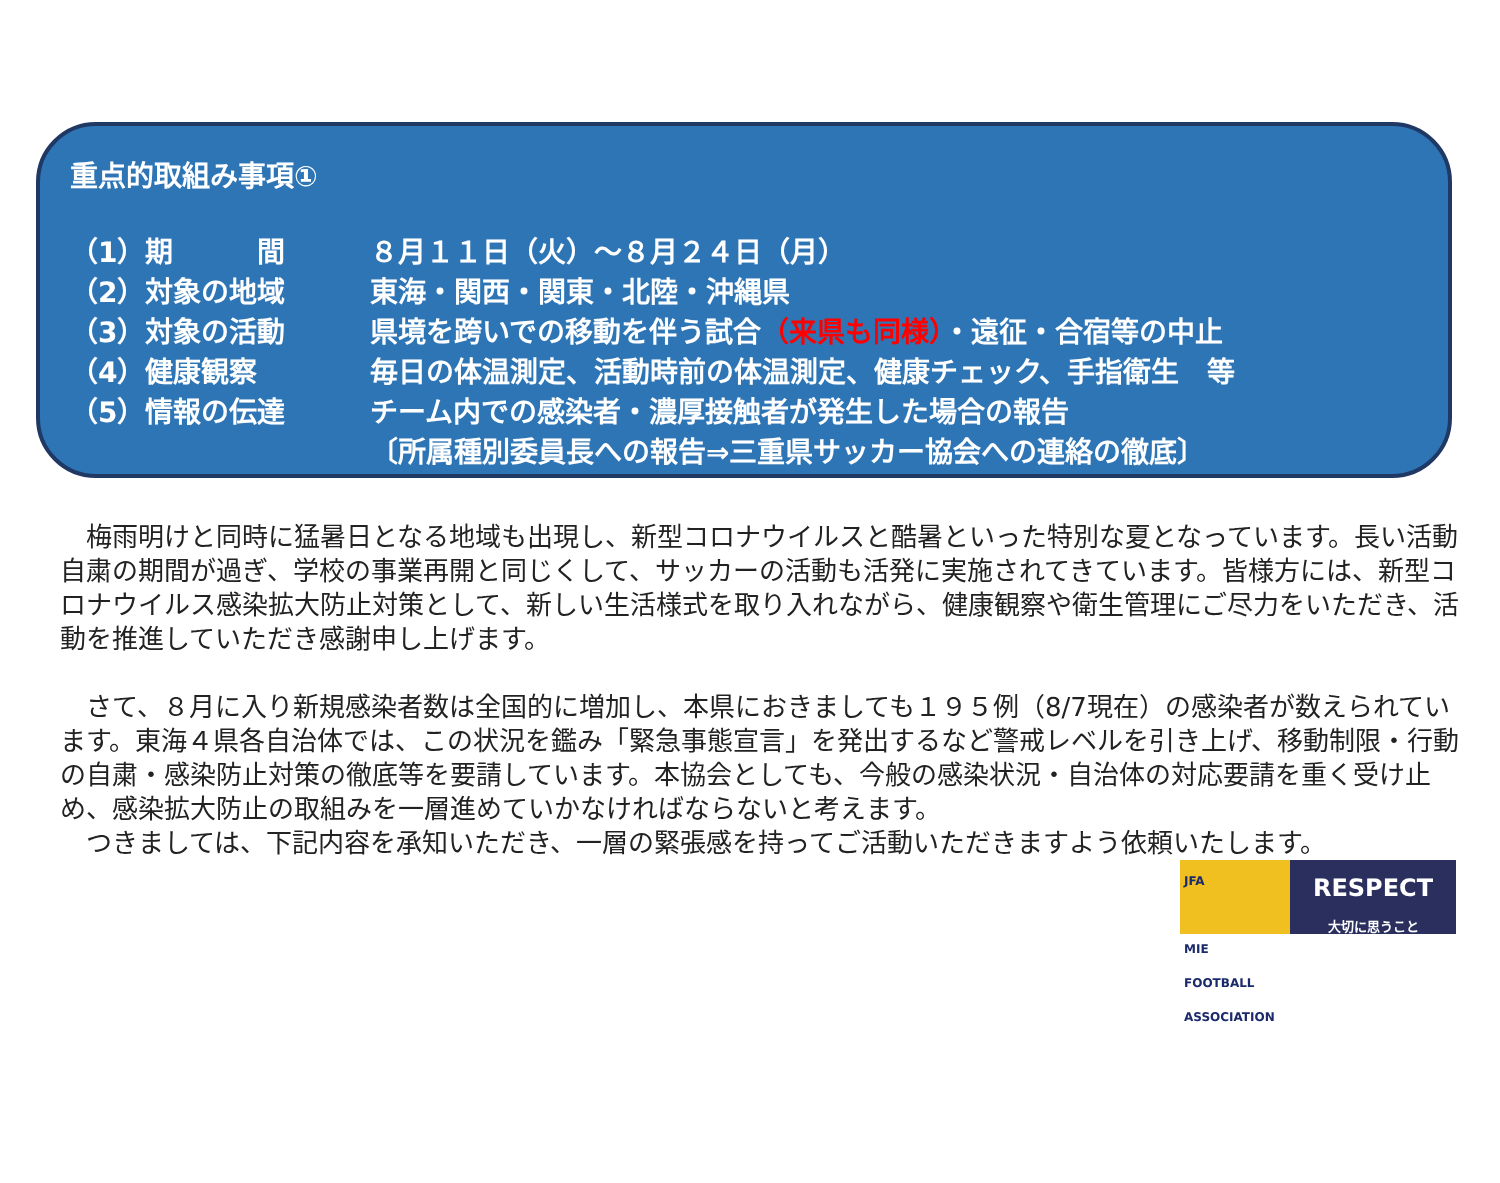重点的取組み事項①
| （1）期 間 | ８月１１日（火）～８月２４日（月） |
| （2）対象の地域 | 東海・関西・関東・北陸・沖縄県 |
| （3）対象の活動 | 県境を跨いでの移動を伴う試合 （来県も同様） ・遠征・合宿等の中止 |
| （4）健康観察 | 毎日の体温測定、活動時前の体温測定、健康チェック、手指衛生 等 |
| （5）情報の伝達 | チーム内での感染者・濃厚接触者が発生した場合の報告 |
| | 〔所属種別委員長への報告⇒三重県サッカー協会への連絡の徹底〕 |
　梅雨明けと同時に猛暑日となる地域も出現し、新型コロナウイルスと酷暑といった特別な夏となっています。長い活動自粛の期間が過ぎ、学校の事業再開と同じくして、サッカーの活動も活発に実施されてきています。皆様方には、新型コロナウイルス感染拡大防止対策として、新しい生活様式を取り入れながら、健康観察や衛生管理にご尽力をいただき、活動を推進していただき感謝申し上げます。
　さて、８月に入り新規感染者数は全国的に増加し、本県におきましても１９５例（8/7現在）の感染者が数えられています。東海４県各自治体では、この状況を鑑み「緊急事態宣言」を発出するなど警戒レベルを引き上げ、移動制限・行動の自粛・感染防止対策の徹底等を要請しています。本協会としても、今般の感染状況・自治体の対応要請を重く受け止め、感染拡大防止の取組みを一層進めていかなければならないと考えます。
　つきましては、下記内容を承知いただき、一層の緊張感を持ってご活動いただきますよう依頼いたします。
JFA
MIE
FOOTBALL ASSOCIATION
RESPECT
大切に思うこと